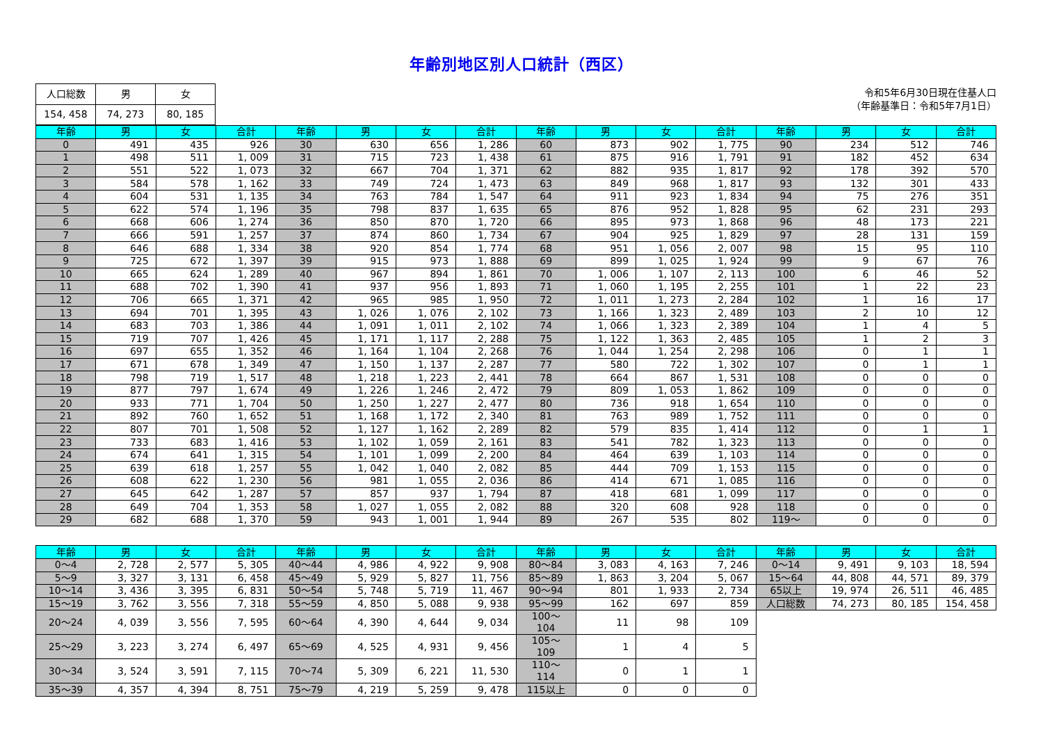年齢別地区別人口統計（西区）
| 人口総数 | 男 | 女 |
| --- | --- | --- |
| 154, 458 | 74, 273 | 80, 185 |
令和5年6月30日現在住基人口
（年齢基準日：令和5年7月1日）
| 年齢 | 男 | 女 | 合計 | 年齢 | 男 | 女 | 合計 | 年齢 | 男 | 女 | 合計 | 年齢 | 男 | 女 | 合計 |
| --- | --- | --- | --- | --- | --- | --- | --- | --- | --- | --- | --- | --- | --- | --- | --- |
| 0 | 491 | 435 | 926 | 30 | 630 | 656 | 1, 286 | 60 | 873 | 902 | 1, 775 | 90 | 234 | 512 | 746 |
| 1 | 498 | 511 | 1, 009 | 31 | 715 | 723 | 1, 438 | 61 | 875 | 916 | 1, 791 | 91 | 182 | 452 | 634 |
| 2 | 551 | 522 | 1, 073 | 32 | 667 | 704 | 1, 371 | 62 | 882 | 935 | 1, 817 | 92 | 178 | 392 | 570 |
| 3 | 584 | 578 | 1, 162 | 33 | 749 | 724 | 1, 473 | 63 | 849 | 968 | 1, 817 | 93 | 132 | 301 | 433 |
| 4 | 604 | 531 | 1, 135 | 34 | 763 | 784 | 1, 547 | 64 | 911 | 923 | 1, 834 | 94 | 75 | 276 | 351 |
| 5 | 622 | 574 | 1, 196 | 35 | 798 | 837 | 1, 635 | 65 | 876 | 952 | 1, 828 | 95 | 62 | 231 | 293 |
| 6 | 668 | 606 | 1, 274 | 36 | 850 | 870 | 1, 720 | 66 | 895 | 973 | 1, 868 | 96 | 48 | 173 | 221 |
| 7 | 666 | 591 | 1, 257 | 37 | 874 | 860 | 1, 734 | 67 | 904 | 925 | 1, 829 | 97 | 28 | 131 | 159 |
| 8 | 646 | 688 | 1, 334 | 38 | 920 | 854 | 1, 774 | 68 | 951 | 1, 056 | 2, 007 | 98 | 15 | 95 | 110 |
| 9 | 725 | 672 | 1, 397 | 39 | 915 | 973 | 1, 888 | 69 | 899 | 1, 025 | 1, 924 | 99 | 9 | 67 | 76 |
| 10 | 665 | 624 | 1, 289 | 40 | 967 | 894 | 1, 861 | 70 | 1, 006 | 1, 107 | 2, 113 | 100 | 6 | 46 | 52 |
| 11 | 688 | 702 | 1, 390 | 41 | 937 | 956 | 1, 893 | 71 | 1, 060 | 1, 195 | 2, 255 | 101 | 1 | 22 | 23 |
| 12 | 706 | 665 | 1, 371 | 42 | 965 | 985 | 1, 950 | 72 | 1, 011 | 1, 273 | 2, 284 | 102 | 1 | 16 | 17 |
| 13 | 694 | 701 | 1, 395 | 43 | 1, 026 | 1, 076 | 2, 102 | 73 | 1, 166 | 1, 323 | 2, 489 | 103 | 2 | 10 | 12 |
| 14 | 683 | 703 | 1, 386 | 44 | 1, 091 | 1, 011 | 2, 102 | 74 | 1, 066 | 1, 323 | 2, 389 | 104 | 1 | 4 | 5 |
| 15 | 719 | 707 | 1, 426 | 45 | 1, 171 | 1, 117 | 2, 288 | 75 | 1, 122 | 1, 363 | 2, 485 | 105 | 1 | 2 | 3 |
| 16 | 697 | 655 | 1, 352 | 46 | 1, 164 | 1, 104 | 2, 268 | 76 | 1, 044 | 1, 254 | 2, 298 | 106 | 0 | 1 | 1 |
| 17 | 671 | 678 | 1, 349 | 47 | 1, 150 | 1, 137 | 2, 287 | 77 | 580 | 722 | 1, 302 | 107 | 0 | 1 | 1 |
| 18 | 798 | 719 | 1, 517 | 48 | 1, 218 | 1, 223 | 2, 441 | 78 | 664 | 867 | 1, 531 | 108 | 0 | 0 | 0 |
| 19 | 877 | 797 | 1, 674 | 49 | 1, 226 | 1, 246 | 2, 472 | 79 | 809 | 1, 053 | 1, 862 | 109 | 0 | 0 | 0 |
| 20 | 933 | 771 | 1, 704 | 50 | 1, 250 | 1, 227 | 2, 477 | 80 | 736 | 918 | 1, 654 | 110 | 0 | 0 | 0 |
| 21 | 892 | 760 | 1, 652 | 51 | 1, 168 | 1, 172 | 2, 340 | 81 | 763 | 989 | 1, 752 | 111 | 0 | 0 | 0 |
| 22 | 807 | 701 | 1, 508 | 52 | 1, 127 | 1, 162 | 2, 289 | 82 | 579 | 835 | 1, 414 | 112 | 0 | 1 | 1 |
| 23 | 733 | 683 | 1, 416 | 53 | 1, 102 | 1, 059 | 2, 161 | 83 | 541 | 782 | 1, 323 | 113 | 0 | 0 | 0 |
| 24 | 674 | 641 | 1, 315 | 54 | 1, 101 | 1, 099 | 2, 200 | 84 | 464 | 639 | 1, 103 | 114 | 0 | 0 | 0 |
| 25 | 639 | 618 | 1, 257 | 55 | 1, 042 | 1, 040 | 2, 082 | 85 | 444 | 709 | 1, 153 | 115 | 0 | 0 | 0 |
| 26 | 608 | 622 | 1, 230 | 56 | 981 | 1, 055 | 2, 036 | 86 | 414 | 671 | 1, 085 | 116 | 0 | 0 | 0 |
| 27 | 645 | 642 | 1, 287 | 57 | 857 | 937 | 1, 794 | 87 | 418 | 681 | 1, 099 | 117 | 0 | 0 | 0 |
| 28 | 649 | 704 | 1, 353 | 58 | 1, 027 | 1, 055 | 2, 082 | 88 | 320 | 608 | 928 | 118 | 0 | 0 | 0 |
| 29 | 682 | 688 | 1, 370 | 59 | 943 | 1, 001 | 1, 944 | 89 | 267 | 535 | 802 | 119～ | 0 | 0 | 0 |
| 年齢 | 男 | 女 | 合計 | 年齢 | 男 | 女 | 合計 | 年齢 | 男 | 女 | 合計 | 年齢 | 男 | 女 | 合計 |
| --- | --- | --- | --- | --- | --- | --- | --- | --- | --- | --- | --- | --- | --- | --- | --- |
| 0～4 | 2, 728 | 2, 577 | 5, 305 | 40～44 | 4, 986 | 4, 922 | 9, 908 | 80～84 | 3, 083 | 4, 163 | 7, 246 | 0～14 | 9, 491 | 9, 103 | 18, 594 |
| 5～9 | 3, 327 | 3, 131 | 6, 458 | 45～49 | 5, 929 | 5, 827 | 11, 756 | 85～89 | 1, 863 | 3, 204 | 5, 067 | 15～64 | 44, 808 | 44, 571 | 89, 379 |
| 10～14 | 3, 436 | 3, 395 | 6, 831 | 50～54 | 5, 748 | 5, 719 | 11, 467 | 90～94 | 801 | 1, 933 | 2, 734 | 65以上 | 19, 974 | 26, 511 | 46, 485 |
| 15～19 | 3, 762 | 3, 556 | 7, 318 | 55～59 | 4, 850 | 5, 088 | 9, 938 | 95～99 | 162 | 697 | 859 | 人口総数 | 74, 273 | 80, 185 | 154, 458 |
| 20～24 | 4, 039 | 3, 556 | 7, 595 | 60～64 | 4, 390 | 4, 644 | 9, 034 | 100～104 | 11 | 98 | 109 | | | | |
| 25～29 | 3, 223 | 3, 274 | 6, 497 | 65～69 | 4, 525 | 4, 931 | 9, 456 | 105～109 | 1 | 4 | 5 | | | | |
| 30～34 | 3, 524 | 3, 591 | 7, 115 | 70～74 | 5, 309 | 6, 221 | 11, 530 | 110～114 | 0 | 1 | 1 | | | | |
| 35～39 | 4, 357 | 4, 394 | 8, 751 | 75～79 | 4, 219 | 5, 259 | 9, 478 | 115以上 | 0 | 0 | 0 | | | | |